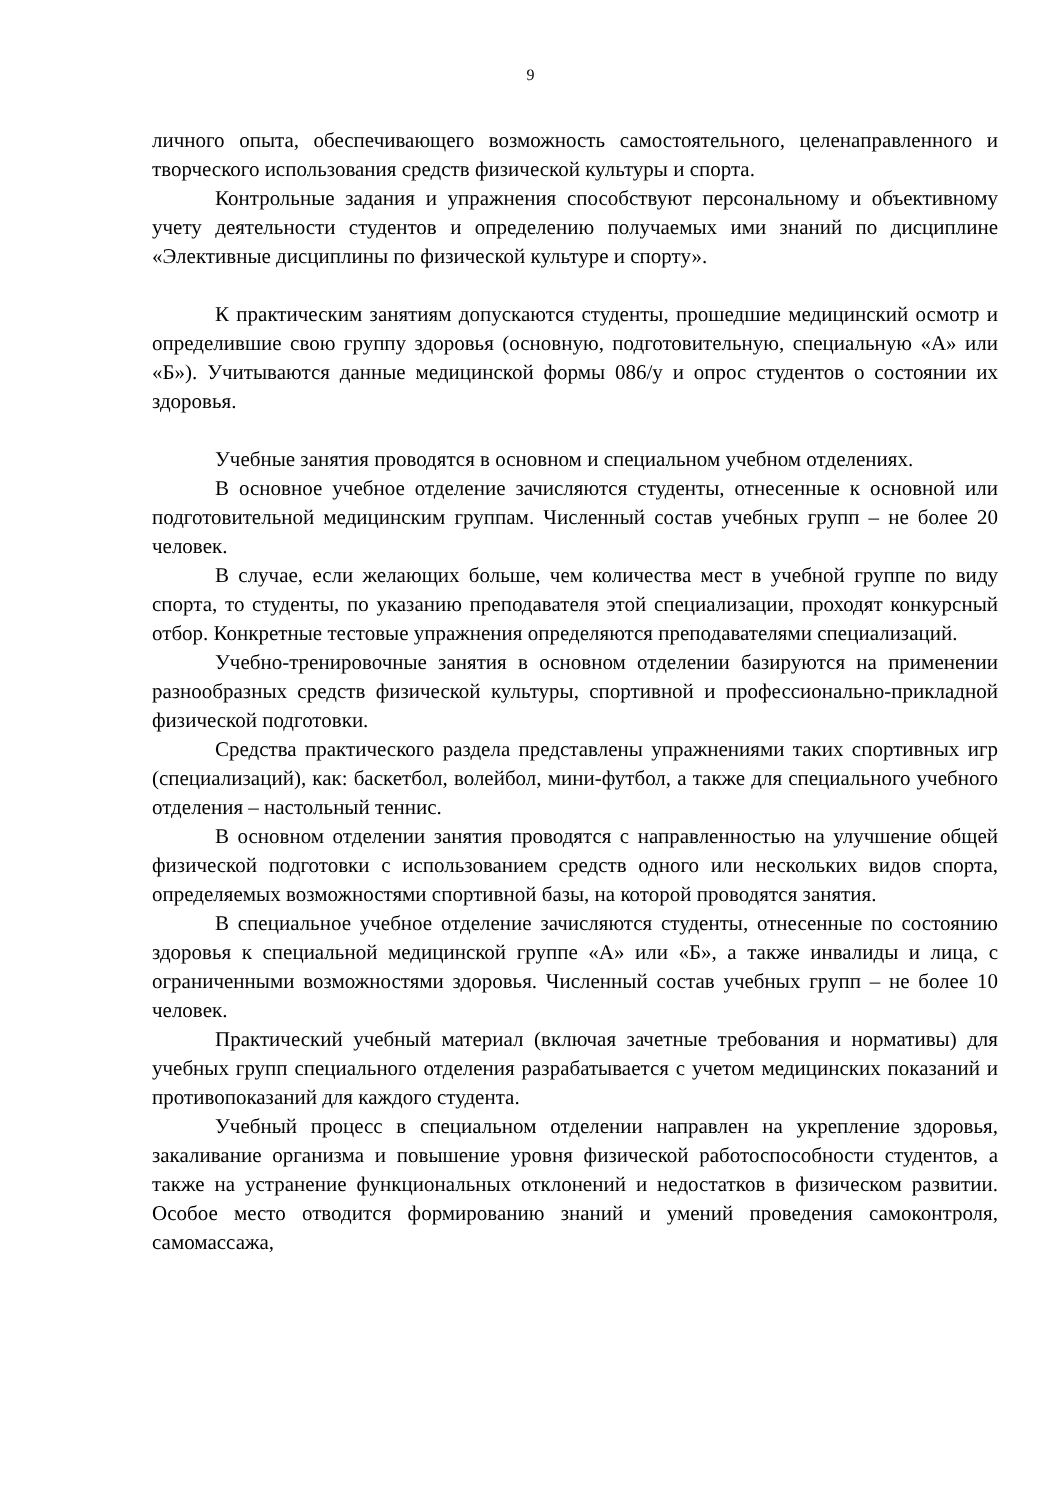9
личного опыта, обеспечивающего возможность самостоятельного, целенаправленного и творческого использования средств физической культуры и спорта.
Контрольные задания и упражнения способствуют персональному и объективному учету деятельности студентов и определению получаемых ими знаний по дисциплине «Элективные дисциплины по физической культуре и спорту».
К практическим занятиям допускаются студенты, прошедшие медицинский осмотр и определившие свою группу здоровья (основную, подготовительную, специальную «А» или «Б»). Учитываются данные медицинской формы 086/у и опрос студентов о состоянии их здоровья.
Учебные занятия проводятся в основном и специальном учебном отделениях.
В основное учебное отделение зачисляются студенты, отнесенные к основной или подготовительной медицинским группам. Численный состав учебных групп – не более 20 человек.
В случае, если желающих больше, чем количества мест в учебной группе по виду спорта, то студенты, по указанию преподавателя этой специализации, проходят конкурсный отбор. Конкретные тестовые упражнения определяются преподавателями специализаций.
Учебно-тренировочные занятия в основном отделении базируются на применении разнообразных средств физической культуры, спортивной и профессионально-прикладной физической подготовки.
Средства практического раздела представлены упражнениями таких спортивных игр (специализаций), как: баскетбол, волейбол, мини-футбол, а также для специального учебного отделения – настольный теннис.
В основном отделении занятия проводятся с направленностью на улучшение общей физической подготовки с использованием средств одного или нескольких видов спорта, определяемых возможностями спортивной базы, на которой проводятся занятия.
В специальное учебное отделение зачисляются студенты, отнесенные по состоянию здоровья к специальной медицинской группе «А» или «Б», а также инвалиды и лица, с ограниченными возможностями здоровья. Численный состав учебных групп – не более 10 человек.
Практический учебный материал (включая зачетные требования и нормативы) для учебных групп специального отделения разрабатывается с учетом медицинских показаний и противопоказаний для каждого студента.
Учебный процесс в специальном отделении направлен на укрепление здоровья, закаливание организма и повышение уровня физической работоспособности студентов, а также на устранение функциональных отклонений и недостатков в физическом развитии. Особое место отводится формированию знаний и умений проведения самоконтроля, самомассажа,